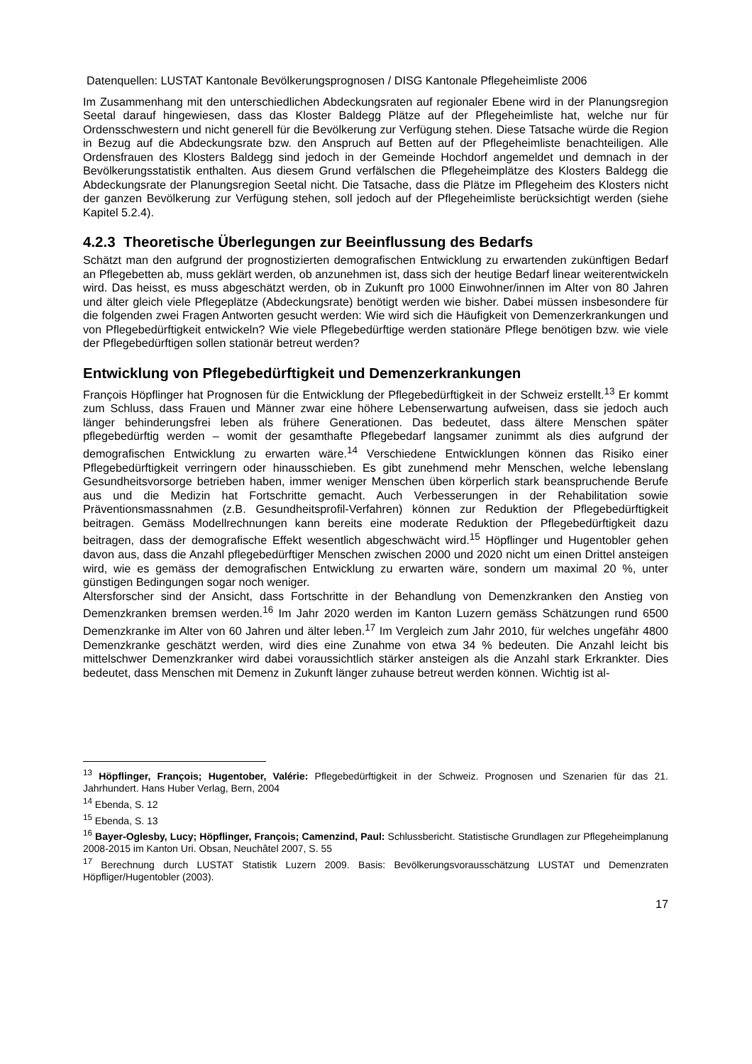Datenquellen: LUSTAT Kantonale Bevölkerungsprognosen / DISG Kantonale Pflegeheimliste 2006
Im Zusammenhang mit den unterschiedlichen Abdeckungsraten auf regionaler Ebene wird in der Planungsregion Seetal darauf hingewiesen, dass das Kloster Baldegg Plätze auf der Pflegeheimliste hat, welche nur für Ordensschwestern und nicht generell für die Bevölkerung zur Verfügung stehen. Diese Tatsache würde die Region in Bezug auf die Abdeckungsrate bzw. den Anspruch auf Betten auf der Pflegeheimliste benachteiligen. Alle Ordensfrauen des Klosters Baldegg sind jedoch in der Gemeinde Hochdorf angemeldet und demnach in der Bevölkerungsstatistik enthalten. Aus diesem Grund verfälschen die Pflegeheimplätze des Klosters Baldegg die Abdeckungsrate der Planungsregion Seetal nicht. Die Tatsache, dass die Plätze im Pflegeheim des Klosters nicht der ganzen Bevölkerung zur Verfügung stehen, soll jedoch auf der Pflegeheimliste berücksichtigt werden (siehe Kapitel 5.2.4).
4.2.3 Theoretische Überlegungen zur Beeinflussung des Bedarfs
Schätzt man den aufgrund der prognostizierten demografischen Entwicklung zu erwartenden zukünftigen Bedarf an Pflegebetten ab, muss geklärt werden, ob anzunehmen ist, dass sich der heutige Bedarf linear weiterentwickeln wird. Das heisst, es muss abgeschätzt werden, ob in Zukunft pro 1000 Einwohner/innen im Alter von 80 Jahren und älter gleich viele Pflegeplätze (Abdeckungsrate) benötigt werden wie bisher. Dabei müssen insbesondere für die folgenden zwei Fragen Antworten gesucht werden: Wie wird sich die Häufigkeit von Demenzerkrankungen und von Pflegebedürftigkeit entwickeln? Wie viele Pflegebedürftige werden stationäre Pflege benötigen bzw. wie viele der Pflegebedürftigen sollen stationär betreut werden?
Entwicklung von Pflegebedürftigkeit und Demenzerkrankungen
François Höpflinger hat Prognosen für die Entwicklung der Pflegebedürftigkeit in der Schweiz erstellt.<sup>13</sup> Er kommt zum Schluss, dass Frauen und Männer zwar eine höhere Lebenserwartung aufweisen, dass sie jedoch auch länger behinderungsfrei leben als frühere Generationen. Das bedeutet, dass ältere Menschen später pflegebedürftig werden – womit der gesamthafte Pflegebedarf langsamer zunimmt als dies aufgrund der demografischen Entwicklung zu erwarten wäre.<sup>14</sup> Verschiedene Entwicklungen können das Risiko einer Pflegebedürftigkeit verringern oder hinausschieben. Es gibt zunehmend mehr Menschen, welche lebenslang Gesundheitsvorsorge betrieben haben, immer weniger Menschen üben körperlich stark beanspruchende Berufe aus und die Medizin hat Fortschritte gemacht. Auch Verbesserungen in der Rehabilitation sowie Präventionsmassnahmen (z.B. Gesundheitsprofil-Verfahren) können zur Reduktion der Pflegebedürftigkeit beitragen. Gemäss Modellrechnungen kann bereits eine moderate Reduktion der Pflegebedürftigkeit dazu beitragen, dass der demografische Effekt wesentlich abgeschwächt wird.<sup>15</sup> Höpflinger und Hugentobler gehen davon aus, dass die Anzahl pflegebedürftiger Menschen zwischen 2000 und 2020 nicht um einen Drittel ansteigen wird, wie es gemäss der demografischen Entwicklung zu erwarten wäre, sondern um maximal 20 %, unter günstigen Bedingungen sogar noch weniger.
Altersforscher sind der Ansicht, dass Fortschritte in der Behandlung von Demenzkranken den Anstieg von Demenzkranken bremsen werden.<sup>16</sup> Im Jahr 2020 werden im Kanton Luzern gemäss Schätzungen rund 6500 Demenzkranke im Alter von 60 Jahren und älter leben.<sup>17</sup> Im Vergleich zum Jahr 2010, für welches ungefähr 4800 Demenzkranke geschätzt werden, wird dies eine Zunahme von etwa 34 % bedeuten. Die Anzahl leicht bis mittelschwer Demenzkranker wird dabei voraussichtlich stärker ansteigen als die Anzahl stark Erkrankter. Dies bedeutet, dass Menschen mit Demenz in Zukunft länger zuhause betreut werden können. Wichtig ist al-
<sup>13</sup> Höpflinger, François; Hugentober, Valérie: Pflegebedürftigkeit in der Schweiz. Prognosen und Szenarien für das 21. Jahrhundert. Hans Huber Verlag, Bern, 2004
<sup>14</sup> Ebenda, S. 12
<sup>15</sup> Ebenda, S. 13
<sup>16</sup> Bayer-Oglesby, Lucy; Höpflinger, François; Camenzind, Paul: Schlussbericht. Statistische Grundlagen zur Pflegeheimplanung 2008-2015 im Kanton Uri. Obsan, Neuchâtel 2007, S. 55
<sup>17</sup> Berechnung durch LUSTAT Statistik Luzern 2009. Basis: Bevölkerungsvorausschätzung LUSTAT und Demenzraten Höpfliger/Hugentobler (2003).
17